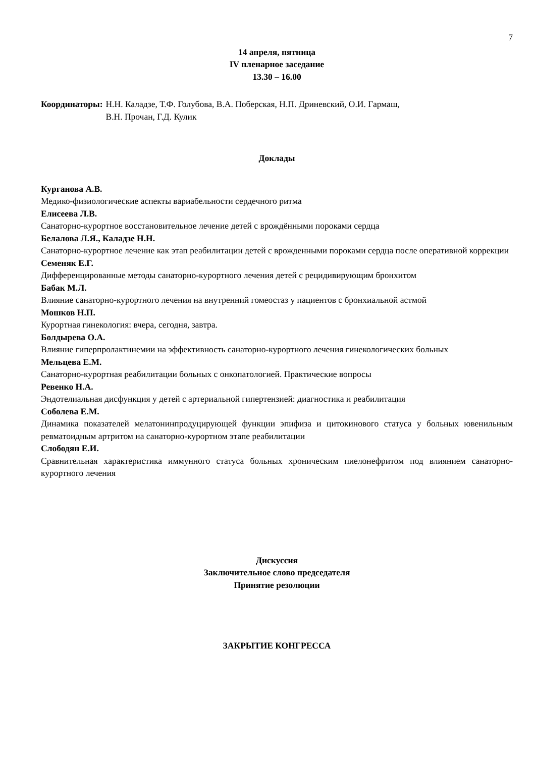7
14 апреля, пятница
IV пленарное заседание
13.30 – 16.00
Координаторы: Н.Н. Каладзе, Т.Ф. Голубова, В.А. Поберская, Н.П. Дриневский, О.И. Гармаш,
В.Н. Прочан, Г.Д. Кулик
Доклады
Курганова А.В.
Медико-физиологические аспекты вариабельности сердечного ритма
Елисеева Л.В.
Санаторно-курортное восстановительное лечение детей с врождёнными пороками сердца
Белалова Л.Я., Каладзе Н.Н.
Санаторно-курортное лечение как этап реабилитации детей с врожденными пороками сердца после оперативной коррекции
Семеняк Е.Г.
Дифференцированные методы санаторно-курортного лечения детей с рецидивирующим бронхитом
Бабак М.Л.
Влияние санаторно-курортного лечения на внутренний гомеостаз у пациентов с бронхиальной астмой
Мошков Н.П.
Курортная гинекология: вчера, сегодня, завтра.
Болдырева О.А.
Влияние гиперпролактинемии на эффективность санаторно-курортного лечения гинекологических больных
Мельцева Е.М.
Санаторно-курортная реабилитации больных с онкопатологией. Практические вопросы
Ревенко Н.А.
Эндотелиальная дисфункция у детей с артериальной гипертензией: диагностика и реабилитация
Соболева Е.М.
Динамика показателей мелатонинпродуцирующей функции эпифиза и цитокинового статуса у больных ювенильным ревматоидным артритом на санаторно-курортном этапе реабилитации
Слободян Е.И.
Сравнительная характеристика иммунного статуса больных хроническим пиелонефритом под влиянием санаторно-курортного лечения
Дискуссия
Заключительное слово председателя
Принятие резолюции
ЗАКРЫТИЕ КОНГРЕССА